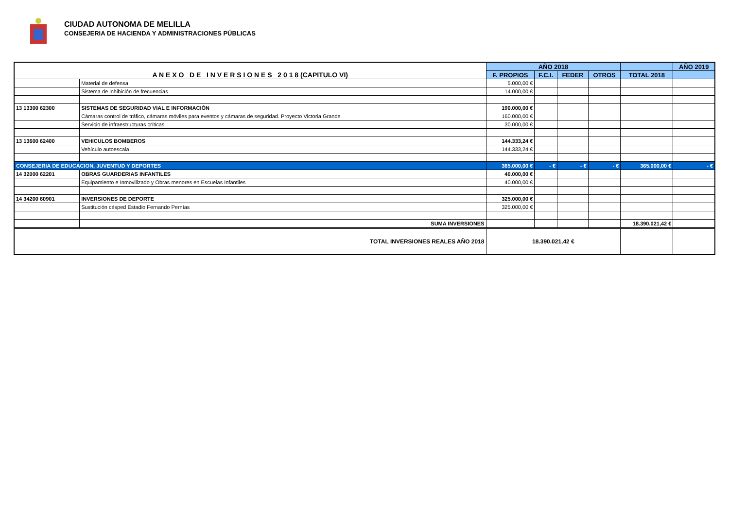CIUDAD AUTONOMA DE MELILLA
CONSEJERIA DE HACIENDA Y ADMINISTRACIONES PÚBLICAS
| A N E X O D E I N V E R S I O N E S 2 0 1 8 (CAPITULO VI) | | AÑO 2018 | | | | | AÑO 2019 |
| | | F. PROPIOS | F.C.I. | FEDER | OTROS | TOTAL 2018 | |
| | Material de defensa | 5.000,00 € | | | | | |
| | Sistema de inhibición de frecuencias | 14.000,00 € | | | | | |
| 13 13300 62300 | SISTEMAS DE SEGURIDAD VIAL E INFORMACIÓN | 190.000,00 € | | | | | |
| | Cámaras control de tráfico, cámaras móviles para eventos y cámaras de seguridad. Proyecto Victoria Grande | 160.000,00 € | | | | | |
| | Servicio de infraestructuras críticas | 30.000,00 € | | | | | |
| 13 13600 62400 | VEHICULOS BOMBEROS | 144.333,24 € | | | | | |
| | Vehículo autoescala | 144.333,24 € | | | | | |
| CONSEJERIA DE EDUCACION, JUVENTUD Y DEPORTES | | 365.000,00 € | - € | - € | - € | 365.000,00 € | - € |
| 14 32000 62201 | OBRAS GUARDERIAS INFANTILES | 40.000,00 € | | | | | |
| | Equipamiento e Inmovilizado y Obras menores en Escuelas Infantiles | 40.000,00 € | | | | | |
| 14 34200 60901 | INVERSIONES DE DEPORTE | 325.000,00 € | | | | | |
| | Sustitución césped Estadio Fernando Pernías | 325.000,00 € | | | | | |
| | SUMA INVERSIONES | | | | | 18.390.021,42 € | |
| TOTAL INVERSIONES REALES AÑO 2018 | | 18.390.021,42 € | | | | | |